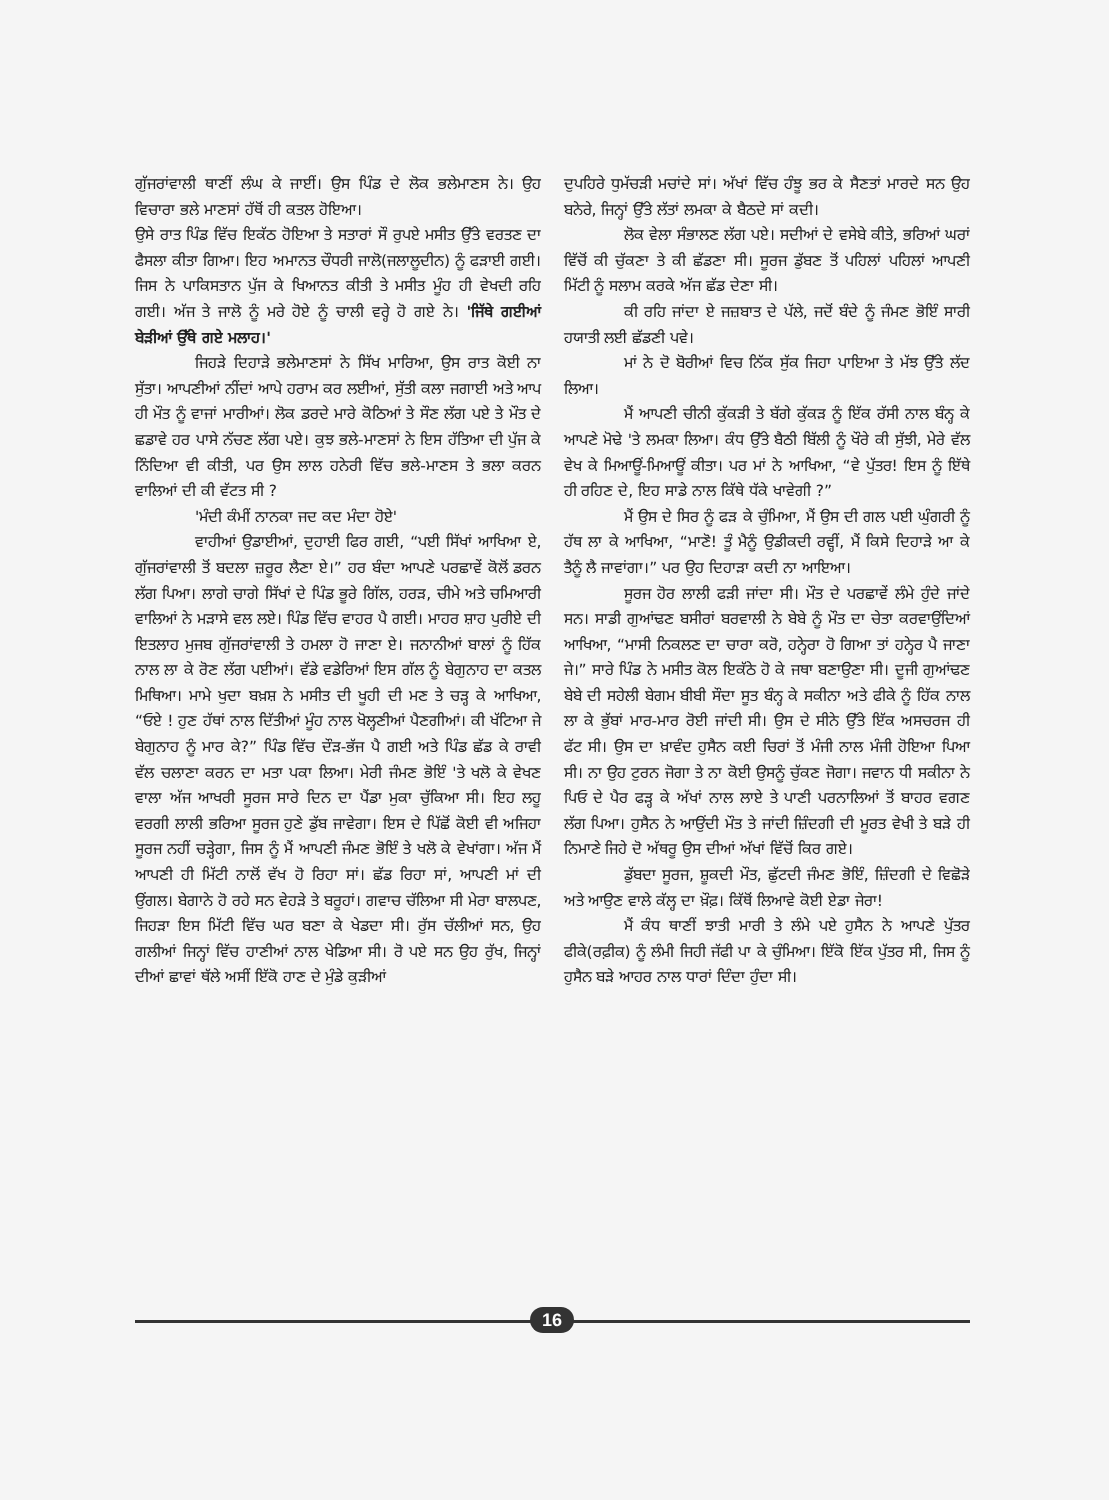ਗੁੱਜਰਾਂਵਾਲੀ ਥਾਣੀਂ ਲੰਘ ਕੇ ਜਾਈਂ। ਉਸ ਪਿੰਡ ਦੇ ਲੋਕ ਭਲੇਮਾਣਸ ਨੇ। ਉਹ ਵਿਚਾਰਾ ਭਲੇ ਮਾਣਸਾਂ ਹੱਥੋਂ ਹੀ ਕਤਲ ਹੋਇਆ।
ਉਸੇ ਰਾਤ ਪਿੰਡ ਵਿੱਚ ਇਕੱਠ ਹੋਇਆ ਤੇ ਸਤਾਰਾਂ ਸੌ ਰੁਪਏ ਮਸੀਤ ਉੱਤੇ ਵਰਤਣ ਦਾ ਫੈਸਲਾ ਕੀਤਾ ਗਿਆ। ਇਹ ਅਮਾਨਤ ਚੌਧਰੀ ਜਾਲੋ(ਜਲਾਲੂਦੀਨ) ਨੂੰ ਫੜਾਈ ਗਈ। ਜਿਸ ਨੇ ਪਾਕਿਸਤਾਨ ਪੁੱਜ ਕੇ ਖਿਆਨਤ ਕੀਤੀ ਤੇ ਮਸੀਤ ਮੂੰਹ ਹੀ ਵੇਖਦੀ ਰਹਿ ਗਈ। ਅੱਜ ਤੇ ਜਾਲੋ ਨੂੰ ਮਰੇ ਹੋਏ ਨੂੰ ਚਾਲੀ ਵਰ੍ਹੇ ਹੋ ਗਏ ਨੇ। 'ਜਿੱਥੇ ਗਈਆਂ ਬੇੜੀਆਂ ਉੱਥੇ ਗਏ ਮਲਾਹ।'
ਜਿਹੜੇ ਦਿਹਾੜੇ ਭਲੇਮਾਣਸਾਂ ਨੇ ਸਿੱਖ ਮਾਰਿਆ, ਉਸ ਰਾਤ ਕੋਈ ਨਾ ਸੁੱਤਾ। ਆਪਣੀਆਂ ਨੀਂਦਾਂ ਆਪੇ ਹਰਾਮ ਕਰ ਲਈਆਂ, ਸੁੱਤੀ ਕਲਾ ਜਗਾਈ ਅਤੇ ਆਪ ਹੀ ਮੌਤ ਨੂੰ ਵਾਜਾਂ ਮਾਰੀਆਂ। ਲੋਕ ਡਰਦੇ ਮਾਰੇ ਕੋਠਿਆਂ ਤੇ ਸੌਣ ਲੱਗ ਪਏ ਤੇ ਮੌਤ ਦੇ ਛਡਾਵੇ ਹਰ ਪਾਸੇ ਨੱਚਣ ਲੱਗ ਪਏ। ਕੁਝ ਭਲੇ-ਮਾਣਸਾਂ ਨੇ ਇਸ ਹੱਤਿਆ ਦੀ ਪੁੱਜ ਕੇ ਨਿੰਦਿਆ ਵੀ ਕੀਤੀ, ਪਰ ਉਸ ਲਾਲ ਹਨੇਰੀ ਵਿੱਚ ਭਲੇ-ਮਾਣਸ ਤੇ ਭਲਾ ਕਰਨ ਵਾਲਿਆਂ ਦੀ ਕੀ ਵੱਟਤ ਸੀ ?
'ਮੰਦੀ ਕੰਮੀਂ ਨਾਨਕਾ ਜਦ ਕਦ ਮੰਦਾ ਹੋਏ'
ਵਾਹੀਆਂ ਉਡਾਈਆਂ, ਦੁਹਾਈ ਫਿਰ ਗਈ, “ਪਈ ਸਿੱਖਾਂ ਆਖਿਆ ਏ, ਗੁੱਜਰਾਂਵਾਲੀ ਤੋਂ ਬਦਲਾ ਜ਼ਰੂਰ ਲੈਣਾ ਏ।” ਹਰ ਬੰਦਾ ਆਪਣੇ ਪਰਛਾਵੇਂ ਕੋਲੋਂ ਡਰਨ ਲੱਗ ਪਿਆ। ਲਾਗੇ ਚਾਗੇ ਸਿੱਖਾਂ ਦੇ ਪਿੰਡ ਭੂਰੇ ਗਿੱਲ, ਹਰੜ, ਚੀਮੇ ਅਤੇ ਚਮਿਆਰੀ ਵਾਲਿਆਂ ਨੇ ਮੜਾਸੇ ਵਲ ਲਏ। ਪਿੰਡ ਵਿੱਚ ਵਾਹਰ ਪੈ ਗਈ। ਮਾਹਰ ਸ਼ਾਹ ਪੁਰੀਏ ਦੀ ਇਤਲਾਹ ਮੁਜਬ ਗੁੱਜਰਾਂਵਾਲੀ ਤੇ ਹਮਲਾ ਹੋ ਜਾਣਾ ਏ। ਜਨਾਨੀਆਂ ਬਾਲਾਂ ਨੂੰ ਹਿੱਕ ਨਾਲ ਲਾ ਕੇ ਰੋਣ ਲੱਗ ਪਈਆਂ। ਵੱਡੇ ਵਡੇਰਿਆਂ ਇਸ ਗੱਲ ਨੂੰ ਬੇਗੁਨਾਹ ਦਾ ਕਤਲ ਮਿਥਿਆ। ਮਾਮੇ ਖੁਦਾ ਬਖ਼ਸ਼ ਨੇ ਮਸੀਤ ਦੀ ਖੂਹੀ ਦੀ ਮਣ ਤੇ ਚੜ੍ਹ ਕੇ ਆਖਿਆ, “ਓਏ ! ਹੁਣ ਹੱਥਾਂ ਨਾਲ ਦਿੱਤੀਆਂ ਮੂੰਹ ਨਾਲ ਖੋਲ੍ਹਣੀਆਂ ਪੈਣਗੀਆਂ। ਕੀ ਖੱਟਿਆ ਜੇ ਬੇਗੁਨਾਹ ਨੂੰ ਮਾਰ ਕੇ?” ਪਿੰਡ ਵਿੱਚ ਦੌੜ-ਭੱਜ ਪੈ ਗਈ ਅਤੇ ਪਿੰਡ ਛੱਡ ਕੇ ਰਾਵੀ ਵੱਲ ਚਲਾਣਾ ਕਰਨ ਦਾ ਮਤਾ ਪਕਾ ਲਿਆ। ਮੇਰੀ ਜੰਮਣ ਭੋਇੰ 'ਤੇ ਖਲੋ ਕੇ ਵੇਖਣ ਵਾਲਾ ਅੱਜ ਆਖਰੀ ਸੂਰਜ ਸਾਰੇ ਦਿਨ ਦਾ ਪੈਂਡਾ ਮੁਕਾ ਚੁੱਕਿਆ ਸੀ। ਇਹ ਲਹੂ ਵਰਗੀ ਲਾਲੀ ਭਰਿਆ ਸੂਰਜ ਹੁਣੇ ਡੁੱਬ ਜਾਵੇਗਾ। ਇਸ ਦੇ ਪਿੱਛੋਂ ਕੋਈ ਵੀ ਅਜਿਹਾ ਸੂਰਜ ਨਹੀਂ ਚੜ੍ਹੇਗਾ, ਜਿਸ ਨੂੰ ਮੈਂ ਆਪਣੀ ਜੰਮਣ ਭੋਇੰ ਤੇ ਖਲੋ ਕੇ ਵੇਖਾਂਗਾ। ਅੱਜ ਮੈਂ ਆਪਣੀ ਹੀ ਮਿੱਟੀ ਨਾਲੋਂ ਵੱਖ ਹੋ ਰਿਹਾ ਸਾਂ। ਛੱਡ ਰਿਹਾ ਸਾਂ, ਆਪਣੀ ਮਾਂ ਦੀ ਉਂਗਲ। ਬੇਗਾਨੇ ਹੋ ਰਹੇ ਸਨ ਵੇਹੜੇ ਤੇ ਬਰੂਹਾਂ। ਗਵਾਚ ਚੱਲਿਆ ਸੀ ਮੇਰਾ ਬਾਲਪਣ, ਜਿਹੜਾ ਇਸ ਮਿੱਟੀ ਵਿੱਚ ਘਰ ਬਣਾ ਕੇ ਖੇਡਦਾ ਸੀ। ਰੁੱਸ ਚੱਲੀਆਂ ਸਨ, ਉਹ ਗਲੀਆਂ ਜਿਨ੍ਹਾਂ ਵਿੱਚ ਹਾਣੀਆਂ ਨਾਲ ਖੇਡਿਆ ਸੀ। ਰੋ ਪਏ ਸਨ ਉਹ ਰੁੱਖ, ਜਿਨ੍ਹਾਂ ਦੀਆਂ ਛਾਵਾਂ ਥੱਲੇ ਅਸੀਂ ਇੱਕੋ ਹਾਣ ਦੇ ਮੁੰਡੇ ਕੁੜੀਆਂ
ਦੁਪਹਿਰੇ ਧੁਮੱਚੜੀ ਮਚਾਂਦੇ ਸਾਂ। ਅੱਖਾਂ ਵਿੱਚ ਹੰਝੂ ਭਰ ਕੇ ਸੈਣਤਾਂ ਮਾਰਦੇ ਸਨ ਉਹ ਬਨੇਰੇ, ਜਿਨ੍ਹਾਂ ਉੱਤੇ ਲੱਤਾਂ ਲਮਕਾ ਕੇ ਬੈਠਦੇ ਸਾਂ ਕਦੀ।
ਲੋਕ ਵੇਲਾ ਸੰਭਾਲਣ ਲੱਗ ਪਏ। ਸਦੀਆਂ ਦੇ ਵਸੇਬੇ ਕੀਤੇ, ਭਰਿਆਂ ਘਰਾਂ ਵਿੱਚੋਂ ਕੀ ਚੁੱਕਣਾ ਤੇ ਕੀ ਛੱਡਣਾ ਸੀ। ਸੂਰਜ ਡੁੱਬਣ ਤੋਂ ਪਹਿਲਾਂ ਪਹਿਲਾਂ ਆਪਣੀ ਮਿੱਟੀ ਨੂੰ ਸਲਾਮ ਕਰਕੇ ਅੱਜ ਛੱਡ ਦੇਣਾ ਸੀ।
ਕੀ ਰਹਿ ਜਾਂਦਾ ਏ ਜਜ਼ਬਾਤ ਦੇ ਪੱਲੇ, ਜਦੋਂ ਬੰਦੇ ਨੂੰ ਜੰਮਣ ਭੋਇੰ ਸਾਰੀ ਹਯਾਤੀ ਲਈ ਛੱਡਣੀ ਪਵੇ।
ਮਾਂ ਨੇ ਦੋ ਬੋਰੀਆਂ ਵਿਚ ਨਿੱਕ ਸੁੱਕ ਜਿਹਾ ਪਾਇਆ ਤੇ ਮੱਝ ਉੱਤੇ ਲੱਦ ਲਿਆ।
ਮੈਂ ਆਪਣੀ ਚੀਨੀ ਕੁੱਕੜੀ ਤੇ ਬੱਗੇ ਕੁੱਕੜ ਨੂੰ ਇੱਕ ਰੱਸੀ ਨਾਲ ਬੰਨ੍ਹ ਕੇ ਆਪਣੇ ਮੋਢੇ 'ਤੇ ਲਮਕਾ ਲਿਆ। ਕੰਧ ਉੱਤੇ ਬੈਠੀ ਬਿੱਲੀ ਨੂੰ ਖੌਰੇ ਕੀ ਸੁੱਝੀ, ਮੇਰੇ ਵੱਲ ਵੇਖ ਕੇ ਮਿਆਊਂ-ਮਿਆਊਂ ਕੀਤਾ। ਪਰ ਮਾਂ ਨੇ ਆਖਿਆ, “ਵੇ ਪੁੱਤਰ! ਇਸ ਨੂੰ ਇੱਥੇ ਹੀ ਰਹਿਣ ਦੇ, ਇਹ ਸਾਡੇ ਨਾਲ ਕਿੱਥੇ ਧੱਕੇ ਖਾਵੇਗੀ ?”
ਮੈਂ ਉਸ ਦੇ ਸਿਰ ਨੂੰ ਫੜ ਕੇ ਚੁੰਮਿਆ, ਮੈਂ ਉਸ ਦੀ ਗਲ ਪਈ ਘੁੰਗਰੀ ਨੂੰ ਹੱਥ ਲਾ ਕੇ ਆਖਿਆ, “ਮਾਣੋ! ਤੂੰ ਮੈਨੂੰ ਉਡੀਕਦੀ ਰਵ੍ਹੀਂ, ਮੈਂ ਕਿਸੇ ਦਿਹਾੜੇ ਆ ਕੇ ਤੈਨੂੰ ਲੈ ਜਾਵਾਂਗਾ।” ਪਰ ਉਹ ਦਿਹਾੜਾ ਕਦੀ ਨਾ ਆਇਆ।
ਸੂਰਜ ਹੋਰ ਲਾਲੀ ਫੜੀ ਜਾਂਦਾ ਸੀ। ਮੌਤ ਦੇ ਪਰਛਾਵੇਂ ਲੰਮੇ ਹੁੰਦੇ ਜਾਂਦੇ ਸਨ। ਸਾਡੀ ਗੁਆਂਢਣ ਬਸੀਰਾਂ ਬਰਵਾਲੀ ਨੇ ਬੇਬੇ ਨੂੰ ਮੌਤ ਦਾ ਚੇਤਾ ਕਰਵਾਉਂਦਿਆਂ ਆਖਿਆ, “ਮਾਸੀ ਨਿਕਲਣ ਦਾ ਚਾਰਾ ਕਰੋ, ਹਨ੍ਹੇਰਾ ਹੋ ਗਿਆ ਤਾਂ ਹਨ੍ਹੇਰ ਪੈ ਜਾਣਾ ਜੇ।” ਸਾਰੇ ਪਿੰਡ ਨੇ ਮਸੀਤ ਕੋਲ ਇਕੱਠੇ ਹੋ ਕੇ ਜਥਾ ਬਣਾਉਣਾ ਸੀ। ਦੂਜੀ ਗੁਆਂਢਣ ਬੇਬੇ ਦੀ ਸਹੇਲੀ ਬੇਗਮ ਬੀਬੀ ਸੌਦਾ ਸੂਤ ਬੰਨ੍ਹ ਕੇ ਸਕੀਨਾ ਅਤੇ ਫੀਕੇ ਨੂੰ ਹਿੱਕ ਨਾਲ ਲਾ ਕੇ ਭੁੱਬਾਂ ਮਾਰ-ਮਾਰ ਰੋਈ ਜਾਂਦੀ ਸੀ। ਉਸ ਦੇ ਸੀਨੇ ਉੱਤੇ ਇੱਕ ਅਸਚਰਜ ਹੀ ਫੱਟ ਸੀ। ਉਸ ਦਾ ਖ਼ਾਵੰਦ ਹੁਸੈਨ ਕਈ ਚਿਰਾਂ ਤੋਂ ਮੰਜੀ ਨਾਲ ਮੰਜੀ ਹੋਇਆ ਪਿਆ ਸੀ। ਨਾ ਉਹ ਟੁਰਨ ਜੋਗਾ ਤੇ ਨਾ ਕੋਈ ਉਸਨੂੰ ਚੁੱਕਣ ਜੋਗਾ। ਜਵਾਨ ਧੀ ਸਕੀਨਾ ਨੇ ਪਿਓ ਦੇ ਪੈਰ ਫੜ੍ਹ ਕੇ ਅੱਖਾਂ ਨਾਲ ਲਾਏ ਤੇ ਪਾਣੀ ਪਰਨਾਲਿਆਂ ਤੋਂ ਬਾਹਰ ਵਗਣ ਲੱਗ ਪਿਆ। ਹੁਸੈਨ ਨੇ ਆਉਂਦੀ ਮੌਤ ਤੇ ਜਾਂਦੀ ਜ਼ਿੰਦਗੀ ਦੀ ਮੂਰਤ ਵੇਖੀ ਤੇ ਬੜੇ ਹੀ ਨਿਮਾਣੇ ਜਿਹੇ ਦੋ ਅੱਥਰੂ ਉਸ ਦੀਆਂ ਅੱਖਾਂ ਵਿੱਚੋਂ ਕਿਰ ਗਏ।
ਡੁੱਬਦਾ ਸੂਰਜ, ਸ਼ੂਕਦੀ ਮੌਤ, ਛੁੱਟਦੀ ਜੰਮਣ ਭੋਇੰ, ਜ਼ਿੰਦਗੀ ਦੇ ਵਿਛੋੜੇ ਅਤੇ ਆਉਣ ਵਾਲੇ ਕੱਲ੍ਹ ਦਾ ਖ਼ੌਫ਼। ਕਿੱਥੋਂ ਲਿਆਵੇ ਕੋਈ ਏਡਾ ਜੇਰਾ!
ਮੈਂ ਕੰਧ ਥਾਣੀਂ ਝਾਤੀ ਮਾਰੀ ਤੇ ਲੰਮੇ ਪਏ ਹੁਸੈਨ ਨੇ ਆਪਣੇ ਪੁੱਤਰ ਫੀਕੇ(ਰਫ਼ੀਕ) ਨੂੰ ਲੰਮੀ ਜਿਹੀ ਜੱਫੀ ਪਾ ਕੇ ਚੁੰਮਿਆ। ਇੱਕੋ ਇੱਕ ਪੁੱਤਰ ਸੀ, ਜਿਸ ਨੂੰ ਹੁਸੈਨ ਬੜੇ ਆਹਰ ਨਾਲ ਧਾਰਾਂ ਦਿੰਦਾ ਹੁੰਦਾ ਸੀ।
16